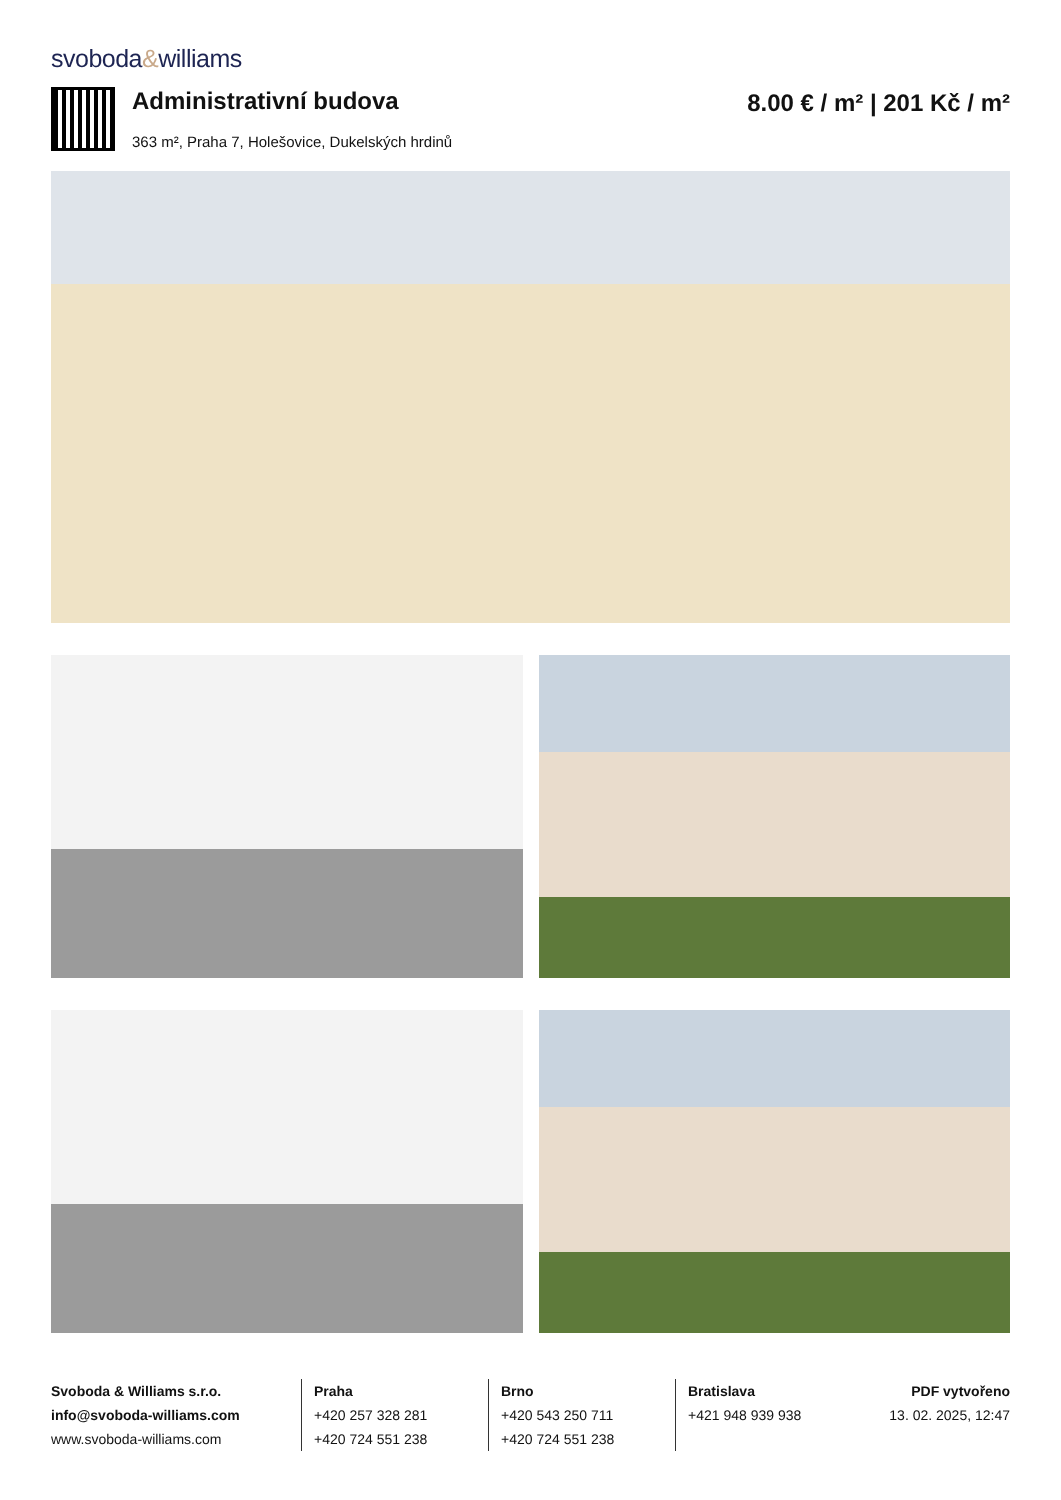svoboda&williams
Administrativní budova
363 m², Praha 7, Holešovice, Dukelských hrdinů
8.00 € / m² | 201 Kč / m²
Svoboda & Williams s.r.o.
info@svoboda-williams.com
www.svoboda-williams.com
Praha
+420 257 328 281
+420 724 551 238
Brno
+420 543 250 711
+420 724 551 238
Bratislava
+421 948 939 938
PDF vytvořeno
13. 02. 2025, 12:47